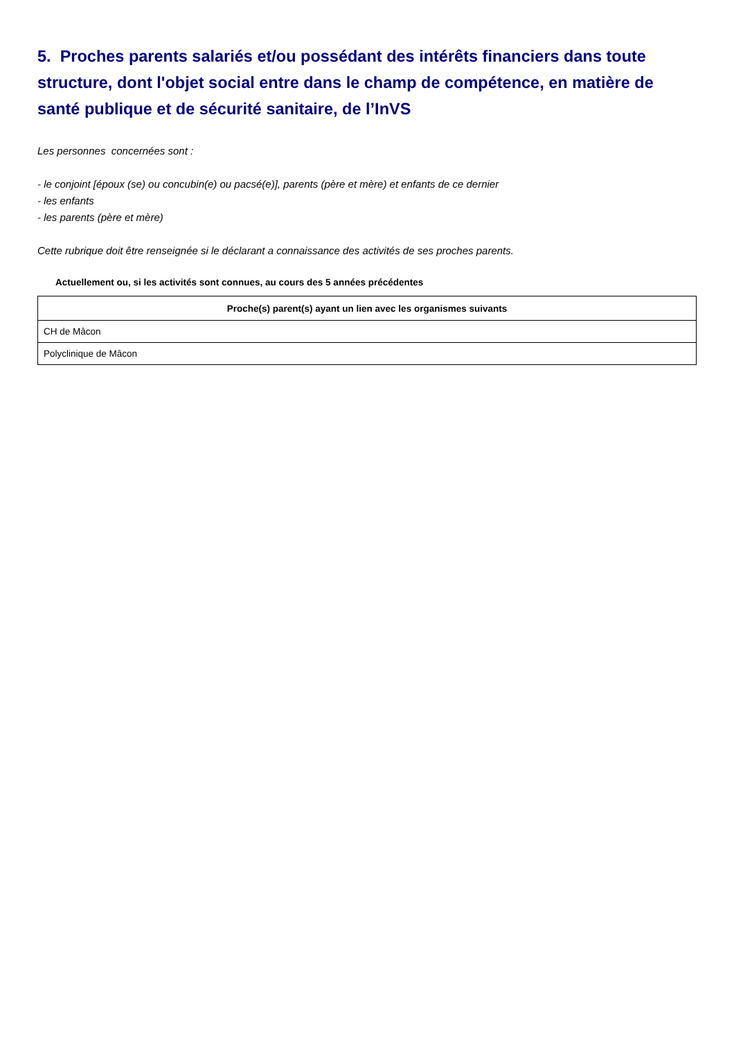5. Proches parents salariés et/ou possédant des intérêts financiers dans toute structure, dont l'objet social entre dans le champ de compétence, en matière de santé publique et de sécurité sanitaire, de l’InVS
Les personnes concernées sont :
- le conjoint [époux (se) ou concubin(e) ou pacsé(e)], parents (père et mère) et enfants de ce dernier
- les enfants
- les parents (père et mère)
Cette rubrique doit être renseignée si le déclarant a connaissance des activités de ses proches parents.
Actuellement ou, si les activités sont connues, au cours des 5 années précédentes
| Proche(s) parent(s) ayant un lien avec les organismes suivants |
| --- |
| CH de Mâcon |
| Polyclinique de Mâcon |